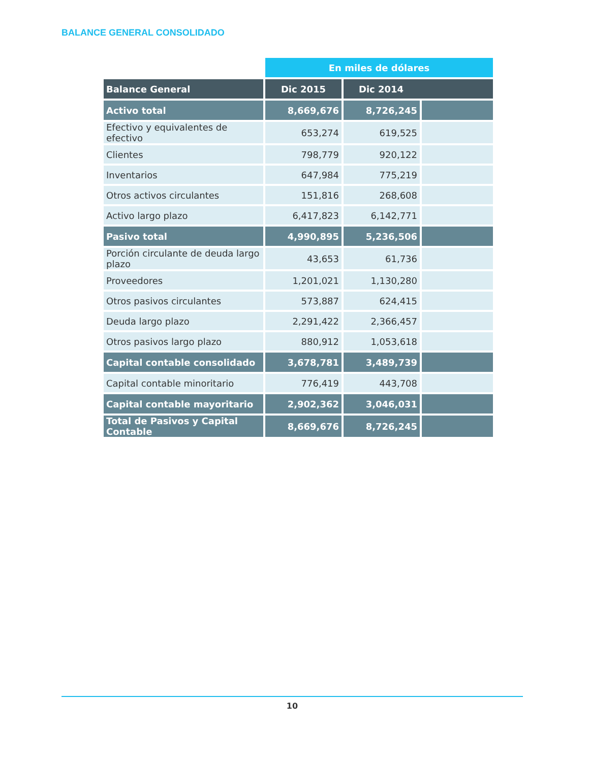BALANCE GENERAL CONSOLIDADO
| | En miles de dólares | | |
| Balance General | Dic 2015 | Dic 2014 | |
| Activo total | 8,669,676 | 8,726,245 | |
| Efectivo y equivalentes de efectivo | 653,274 | 619,525 | |
| Clientes | 798,779 | 920,122 | |
| Inventarios | 647,984 | 775,219 | |
| Otros activos circulantes | 151,816 | 268,608 | |
| Activo largo plazo | 6,417,823 | 6,142,771 | |
| Pasivo total | 4,990,895 | 5,236,506 | |
| Porción circulante de deuda largo plazo | 43,653 | 61,736 | |
| Proveedores | 1,201,021 | 1,130,280 | |
| Otros pasivos circulantes | 573,887 | 624,415 | |
| Deuda largo plazo | 2,291,422 | 2,366,457 | |
| Otros pasivos largo plazo | 880,912 | 1,053,618 | |
| Capital contable consolidado | 3,678,781 | 3,489,739 | |
| Capital contable minoritario | 776,419 | 443,708 | |
| Capital contable mayoritario | 2,902,362 | 3,046,031 | |
| Total de Pasivos y Capital Contable | 8,669,676 | 8,726,245 | |
10